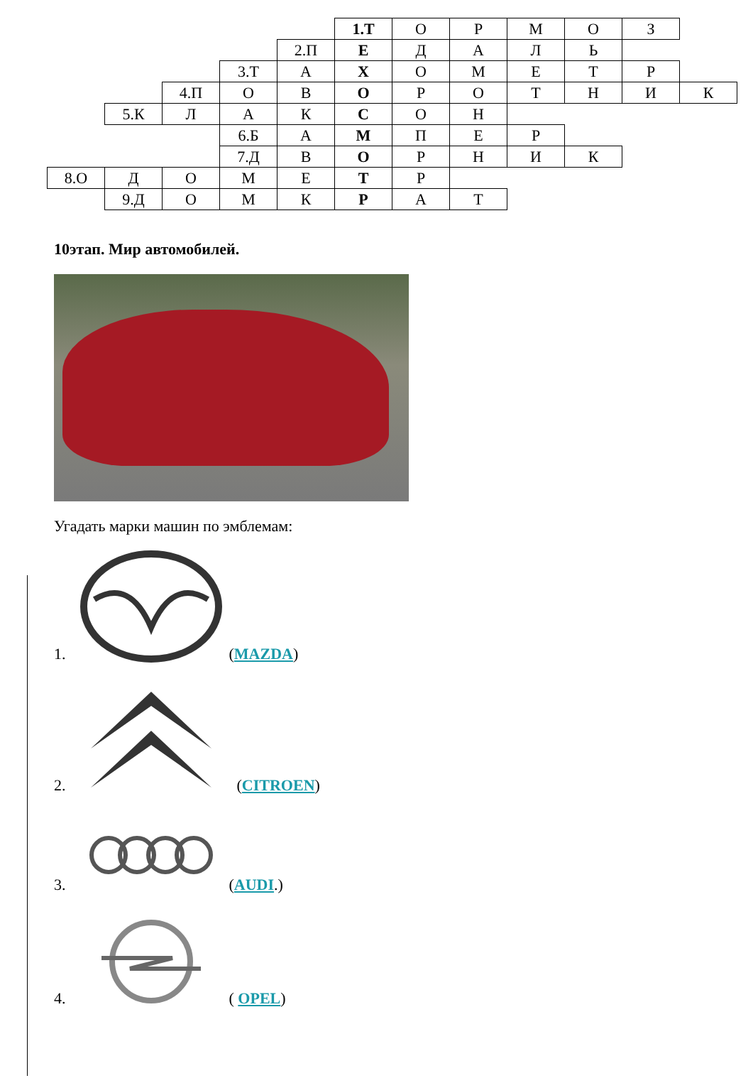| | | | | | 1.Т | О | Р | М | О | З | |
| | | | | 2.П | Е | Д | А | Л | Ь | | |
| | | | 3.Т | А | Х | О | М | Е | Т | Р | |
| | | 4.П | О | В | О | Р | О | Т | Н | И | К |
| | 5.К | Л | А | К | С | О | Н | | | | |
| | | | 6.Б | А | М | П | Е | Р | | | |
| | | | 7.Д | В | О | Р | Н | И | К | | |
| 8.О | Д | О | М | Е | Т | Р | | | | | |
| | 9.Д | О | М | К | Р | А | Т | | | | |
10этап. Мир автомобилей.
Угадать марки машин по эмблемам:
1.
(MAZDA)
2.
(CITROEN)
3.
(AUDI.)
4.
( OPEL)